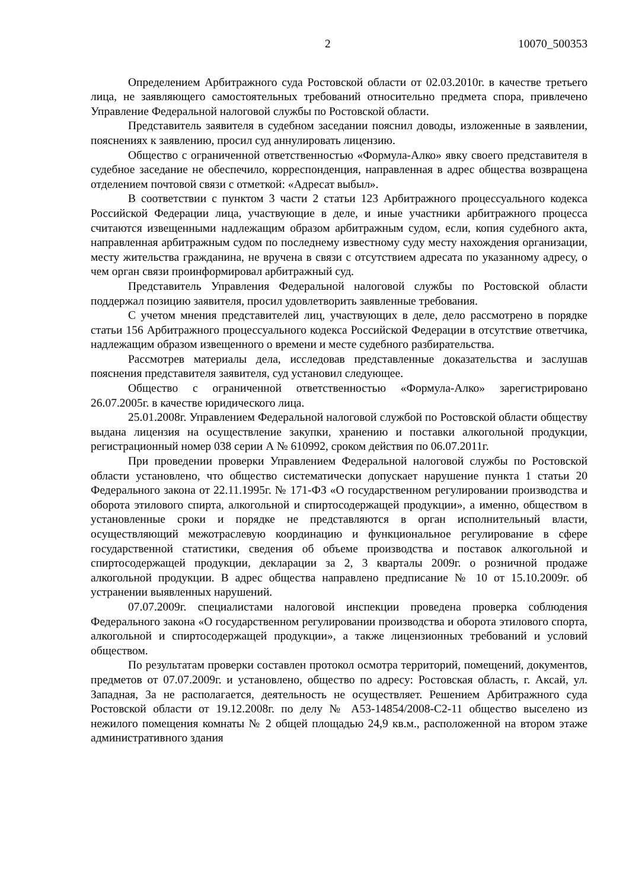2 10070_500353
Определением Арбитражного суда Ростовской области от 02.03.2010г. в качестве третьего лица, не заявляющего самостоятельных требований относительно предмета спора, привлечено Управление Федеральной налоговой службы по Ростовской области.
Представитель заявителя в судебном заседании пояснил доводы, изложенные в заявлении, пояснениях к заявлению, просил суд аннулировать лицензию.
Общество с ограниченной ответственностью «Формула-Алко» явку своего представителя в судебное заседание не обеспечило, корреспонденция, направленная в адрес общества возвращена отделением почтовой связи с отметкой: «Адресат выбыл».
В соответствии с пунктом 3 части 2 статьи 123 Арбитражного процессуального кодекса Российской Федерации лица, участвующие в деле, и иные участники арбитражного процесса считаются извещенными надлежащим образом арбитражным судом, если, копия судебного акта, направленная арбитражным судом по последнему известному суду месту нахождения организации, месту жительства гражданина, не вручена в связи с отсутствием адресата по указанному адресу, о чем орган связи проинформировал арбитражный суд.
Представитель Управления Федеральной налоговой службы по Ростовской области поддержал позицию заявителя, просил удовлетворить заявленные требования.
С учетом мнения представителей лиц, участвующих в деле, дело рассмотрено в порядке статьи 156 Арбитражного процессуального кодекса Российской Федерации в отсутствие ответчика, надлежащим образом извещенного о времени и месте судебного разбирательства.
Рассмотрев материалы дела, исследовав представленные доказательства и заслушав пояснения представителя заявителя, суд установил следующее.
Общество с ограниченной ответственностью «Формула-Алко» зарегистрировано 26.07.2005г. в качестве юридического лица.
25.01.2008г. Управлением Федеральной налоговой службой по Ростовской области обществу выдана лицензия на осуществление закупки, хранению и поставки алкогольной продукции, регистрационный номер 038 серии А № 610992, сроком действия по 06.07.2011г.
При проведении проверки Управлением Федеральной налоговой службы по Ростовской области установлено, что общество систематически допускает нарушение пункта 1 статьи 20 Федерального закона от 22.11.1995г. № 171-ФЗ «О государственном регулировании производства и оборота этилового спирта, алкогольной и спиртосодержащей продукции», а именно, обществом в установленные сроки и порядке не представляются в орган исполнительный власти, осуществляющий межотраслевую координацию и функциональное регулирование в сфере государственной статистики, сведения об объеме производства и поставок алкогольной и спиртосодержащей продукции, декларации за 2, 3 кварталы 2009г. о розничной продаже алкогольной продукции. В адрес общества направлено предписание № 10 от 15.10.2009г. об устранении выявленных нарушений.
07.07.2009г. специалистами налоговой инспекции проведена проверка соблюдения Федерального закона «О государственном регулировании производства и оборота этилового спорта, алкогольной и спиртосодержащей продукции», а также лицензионных требований и условий обществом.
По результатам проверки составлен протокол осмотра территорий, помещений, документов, предметов от 07.07.2009г. и установлено, общество по адресу: Ростовская область, г. Аксай, ул. Западная, 3а не располагается, деятельность не осуществляет. Решением Арбитражного суда Ростовской области от 19.12.2008г. по делу № А53-14854/2008-С2-11 общество выселено из нежилого помещения комнаты № 2 общей площадью 24,9 кв.м., расположенной на втором этаже административного здания